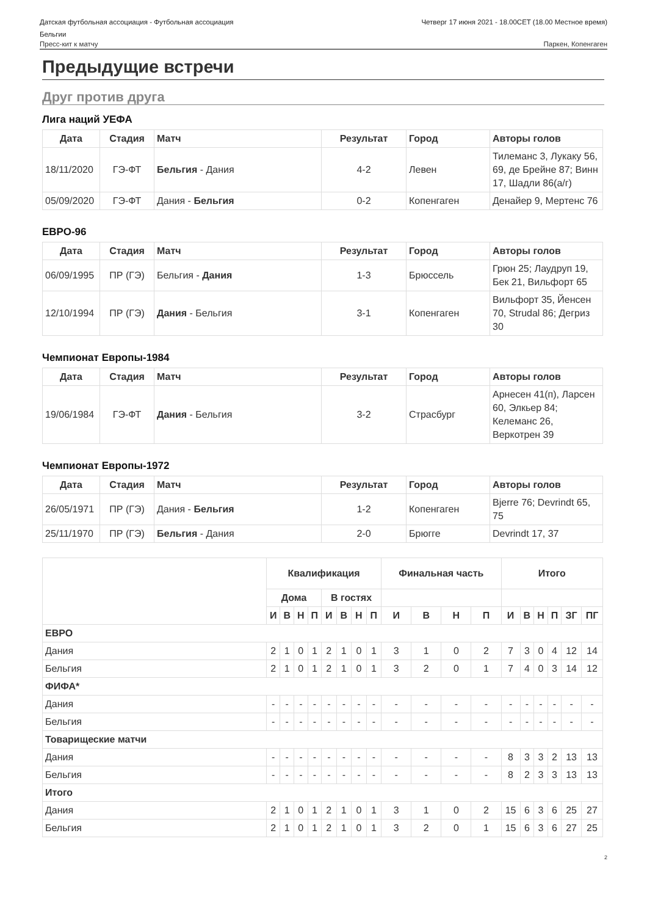Датская футбольная ассоциация - Футбольная ассоциация
Бельгии
Четверг 17 июня 2021 - 18.00CET (18.00 Местное время)
Пресс-кит к матчу Паркен, Копенгаген
Предыдущие встречи
Друг против друга
Лига наций УЕФА
| Дата | Стадия | Матч | Результат | Город | Авторы голов |
| --- | --- | --- | --- | --- | --- |
| 18/11/2020 | ГЭ-ФТ | Бельгия - Дания | 4-2 | Левен | Тилеманс 3, Лукаку 56, 69, де Брейне 87; Винн 17, Шадли 86(а/г) |
| 05/09/2020 | ГЭ-ФТ | Дания - Бельгия | 0-2 | Копенгаген | Денайер 9, Мертенс 76 |
ЕВРО-96
| Дата | Стадия | Матч | Результат | Город | Авторы голов |
| --- | --- | --- | --- | --- | --- |
| 06/09/1995 | ПР (ГЭ) | Бельгия - Дания | 1-3 | Брюссель | Грюн 25; Лаудруп 19, Бек 21, Вильфорт 65 |
| 12/10/1994 | ПР (ГЭ) | Дания - Бельгия | 3-1 | Копенгаген | Вильфорт 35, Йенсен 70, Strudal 86; Дегриз 30 |
Чемпионат Европы-1984
| Дата | Стадия | Матч | Результат | Город | Авторы голов |
| --- | --- | --- | --- | --- | --- |
| 19/06/1984 | ГЭ-ФТ | Дания - Бельгия | 3-2 | Страсбург | Арнесен 41(п), Ларсен 60, Элкьер 84; Келеманс 26, Веркотрен 39 |
Чемпионат Европы-1972
| Дата | Стадия | Матч | Результат | Город | Авторы голов |
| --- | --- | --- | --- | --- | --- |
| 26/05/1971 | ПР (ГЭ) | Дания - Бельгия | 1-2 | Копенгаген | Bjerre 76; Devrindt 65, 75 |
| 25/11/1970 | ПР (ГЭ) | Бельгия - Дания | 2-0 | Брюгге | Devrindt 17, 37 |
| | Квалификация | | | | | | | | Финальная часть | | | | Итого | | | | | |
| --- | --- | --- | --- | --- | --- | --- | --- | --- | --- | --- | --- | --- | --- | --- | --- | --- | --- | --- |
| | Дома | | | | В гостях | | | | | | | | | | | | | |
| | И | В | Н | П | И | В | Н | П | И | В | Н | П | И | В | Н | П | ЗГ | ПГ |
| ЕВРО | | | | | | | | | | | | | | | | | | |
| Дания | 2 | 1 | 0 | 1 | 2 | 1 | 0 | 1 | 3 | 1 | 0 | 2 | 7 | 3 | 0 | 4 | 12 | 14 |
| Бельгия | 2 | 1 | 0 | 1 | 2 | 1 | 0 | 1 | 3 | 2 | 0 | 1 | 7 | 4 | 0 | 3 | 14 | 12 |
| ФИФА* | | | | | | | | | | | | | | | | | | |
| Дания | - | - | - | - | - | - | - | - | - | - | - | - | - | - | - | - | - | - |
| Бельгия | - | - | - | - | - | - | - | - | - | - | - | - | - | - | - | - | - | - |
| Товарищеские матчи | | | | | | | | | | | | | | | | | | |
| Дания | - | - | - | - | - | - | - | - | - | - | - | - | 8 | 3 | 3 | 2 | 13 | 13 |
| Бельгия | - | - | - | - | - | - | - | - | - | - | - | - | 8 | 2 | 3 | 3 | 13 | 13 |
| Итого | | | | | | | | | | | | | | | | | | |
| Дания | 2 | 1 | 0 | 1 | 2 | 1 | 0 | 1 | 3 | 1 | 0 | 2 | 15 | 6 | 3 | 6 | 25 | 27 |
| Бельгия | 2 | 1 | 0 | 1 | 2 | 1 | 0 | 1 | 3 | 2 | 0 | 1 | 15 | 6 | 3 | 6 | 27 | 25 |
2